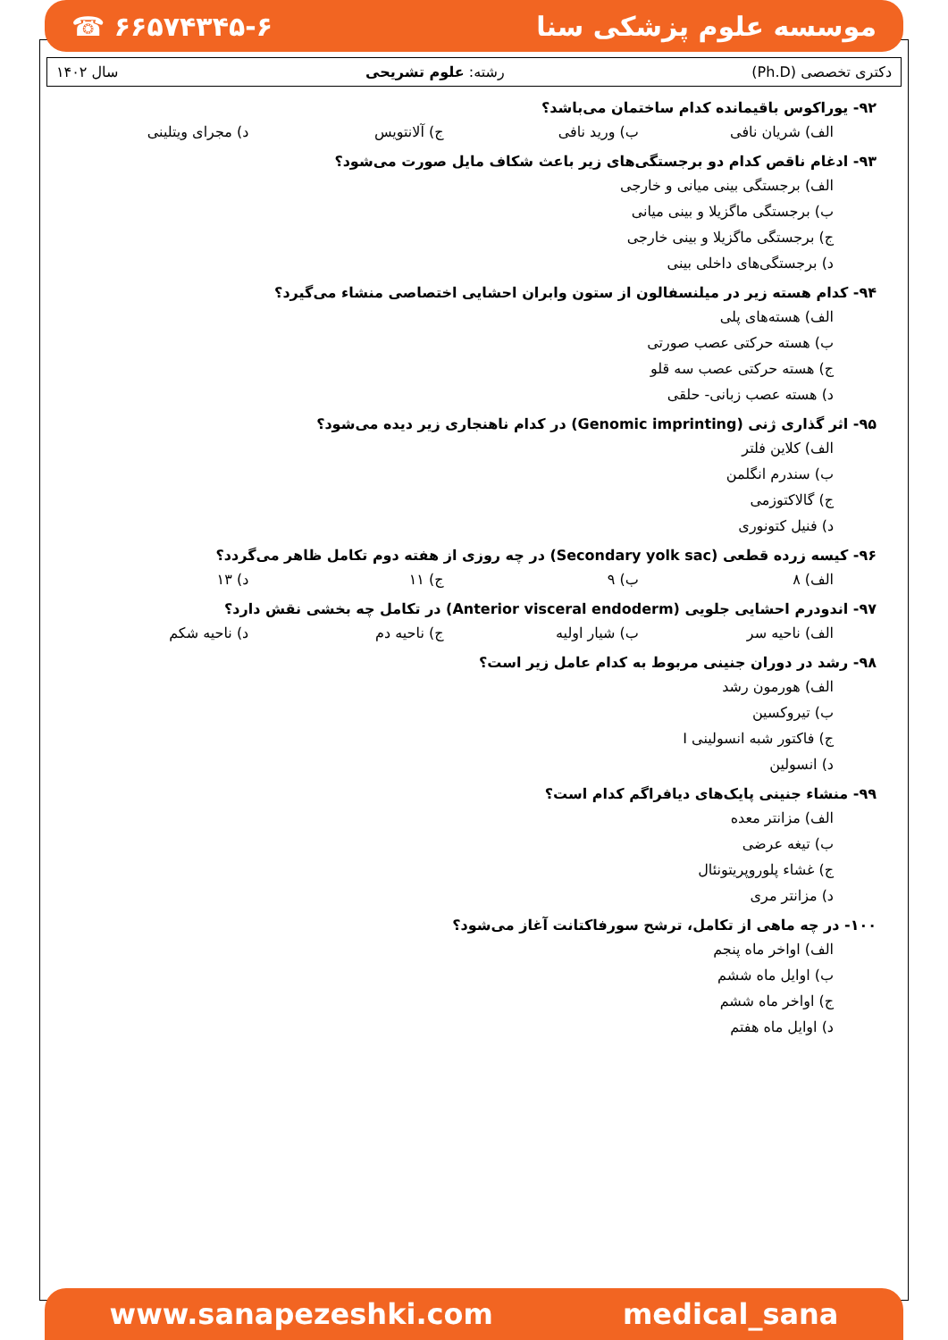☎ ۶۶۵۷۴۳۴۵-۶ موسسه علوم پزشکی سنا
دکتری تخصصی (Ph.D) رشته: علوم تشریحی سال ۱۴۰۲
۹۲- یوراکوس باقیمانده کدام ساختمان می‌باشد؟
الف) شریان نافی ب) ورید نافی ج) آلانتویس د) مجرای ویتلینی
۹۳- ادغام ناقص کدام دو برجستگی‌های زیر باعث شکاف مایل صورت می‌شود؟
الف) برجستگی بینی میانی و خارجی
ب) برجستگی ماگزیلا و بینی میانی
ج) برجستگی ماگزیلا و بینی خارجی
د) برجستگی‌های داخلی بینی
۹۴- کدام هسته زیر در میلنسفالون از ستون وابران احشایی اختصاصی منشاء می‌گیرد؟
الف) هسته‌های پلی
ب) هسته حرکتی عصب صورتی
ج) هسته حرکتی عصب سه قلو
د) هسته عصب زبانی- حلقی
۹۵- اثر گذاری ژنی (Genomic imprinting) در کدام ناهنجاری زیر دیده می‌شود؟
الف) کلاین فلتر
ب) سندرم انگلمن
ج) گالاکتوزمی
د) فنیل کتونوری
۹۶- کیسه زرده قطعی (Secondary yolk sac) در چه روزی از هفته دوم تکامل ظاهر می‌گردد؟
الف) ۸ ب) ۹ ج) ۱۱ د) ۱۳
۹۷- اندودرم احشایی جلویی (Anterior visceral endoderm) در تکامل چه بخشی نقش دارد؟
الف) ناحیه سر ب) شیار اولیه ج) ناحیه دم د) ناحیه شکم
۹۸- رشد در دوران جنینی مربوط به کدام عامل زیر است؟
الف) هورمون رشد
ب) تیروکسین
ج) فاکتور شبه انسولینی I
د) انسولین
۹۹- منشاء جنینی پایک‌های دیافراگم کدام است؟
الف) مزانتر معده
ب) تیغه عرضی
ج) غشاء پلوروپریتونئال
د) مزانتر مری
۱۰۰- در چه ماهی از تکامل، ترشح سورفاکتانت آغاز می‌شود؟
الف) اواخر ماه پنجم
ب) اوایل ماه ششم
ج) اواخر ماه ششم
د) اوایل ماه هفتم
www.sanapezeshki.com medical_sana